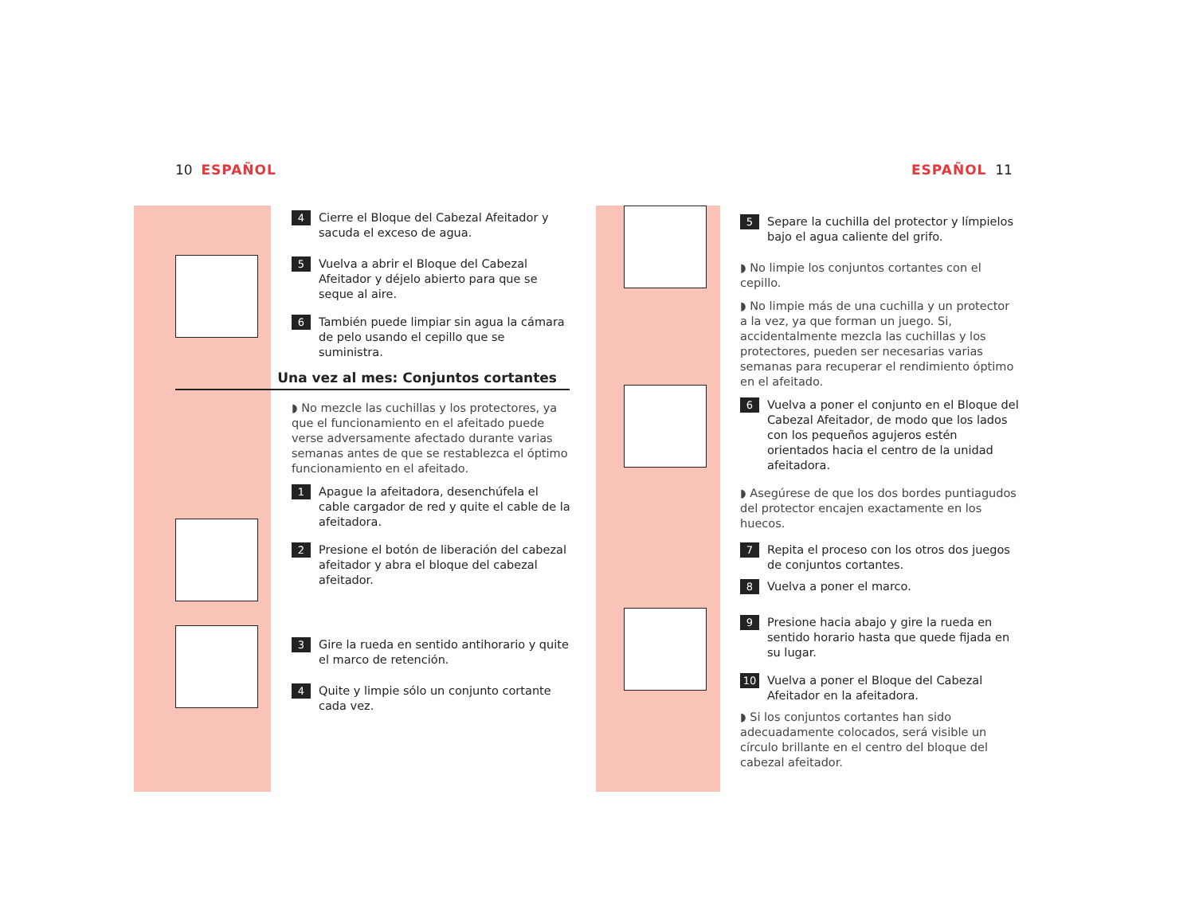10 ESPAÑOL ESPAÑOL 11
4 Cierre el Bloque del Cabezal Afeitador y sacuda el exceso de agua.
5 Vuelva a abrir el Bloque del Cabezal Afeitador y déjelo abierto para que se seque al aire.
6 También puede limpiar sin agua la cámara de pelo usando el cepillo que se suministra.
Una vez al mes: Conjuntos cortantes
◗ No mezcle las cuchillas y los protectores, ya que el funcionamiento en el afeitado puede verse adversamente afectado durante varias semanas antes de que se restablezca el óptimo funcionamiento en el afeitado.
1 Apague la afeitadora, desenchúfela el cable cargador de red y quite el cable de la afeitadora.
2 Presione el botón de liberación del cabezal afeitador y abra el bloque del cabezal afeitador.
3 Gire la rueda en sentido antihorario y quite el marco de retención.
4 Quite y limpie sólo un conjunto cortante cada vez.
5 Separe la cuchilla del protector y límpielos bajo el agua caliente del grifo.
◗ No limpie los conjuntos cortantes con el cepillo.
◗ No limpie más de una cuchilla y un protector a la vez, ya que forman un juego. Si, accidentalmente mezcla las cuchillas y los protectores, pueden ser necesarias varias semanas para recuperar el rendimiento óptimo en el afeitado.
6 Vuelva a poner el conjunto en el Bloque del Cabezal Afeitador, de modo que los lados con los pequeños agujeros estén orientados hacia el centro de la unidad afeitadora.
◗ Asegúrese de que los dos bordes puntiagudos del protector encajen exactamente en los huecos.
7 Repita el proceso con los otros dos juegos de conjuntos cortantes.
8 Vuelva a poner el marco.
9 Presione hacia abajo y gire la rueda en sentido horario hasta que quede fijada en su lugar.
10 Vuelva a poner el Bloque del Cabezal Afeitador en la afeitadora.
◗ Si los conjuntos cortantes han sido adecuadamente colocados, será visible un círculo brillante en el centro del bloque del cabezal afeitador.